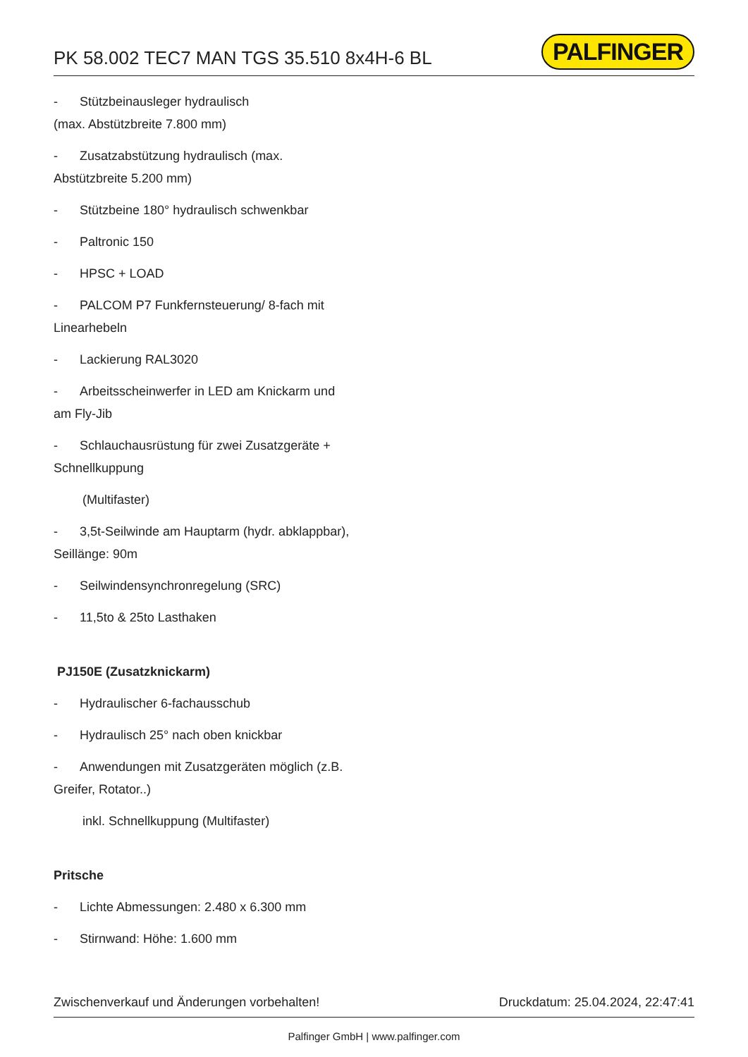PK 58.002 TEC7 MAN TGS 35.510 8x4H-6 BL
PALFINGER
- Stützbeinausleger hydraulisch
(max. Abstützbreite 7.800 mm)
- Zusatzabstützung hydraulisch (max.
Abstützbreite 5.200 mm)
- Stützbeine 180° hydraulisch schwenkbar
- Paltronic 150
- HPSC + LOAD
- PALCOM P7 Funkfernsteuerung/ 8-fach mit
Linearhebeln
- Lackierung RAL3020
- Arbeitsscheinwerfer in LED am Knickarm und
am Fly-Jib
- Schlauchausrüstung für zwei Zusatzgeräte +
Schnellkuppung
(Multifaster)
- 3,5t-Seilwinde am Hauptarm (hydr. abklappbar),
Seillänge: 90m
- Seilwindensynchronregelung (SRC)
- 11,5to & 25to Lasthaken
PJ150E (Zusatzknickarm)
- Hydraulischer 6-fachausschub
- Hydraulisch 25° nach oben knickbar
- Anwendungen mit Zusatzgeräten möglich (z.B.
Greifer, Rotator..)
inkl. Schnellkuppung (Multifaster)
Pritsche
- Lichte Abmessungen: 2.480 x 6.300 mm
- Stirnwand: Höhe: 1.600 mm
Zwischenverkauf und Änderungen vorbehalten! Druckdatum: 25.04.2024, 22:47:41
Palfinger GmbH | www.palfinger.com